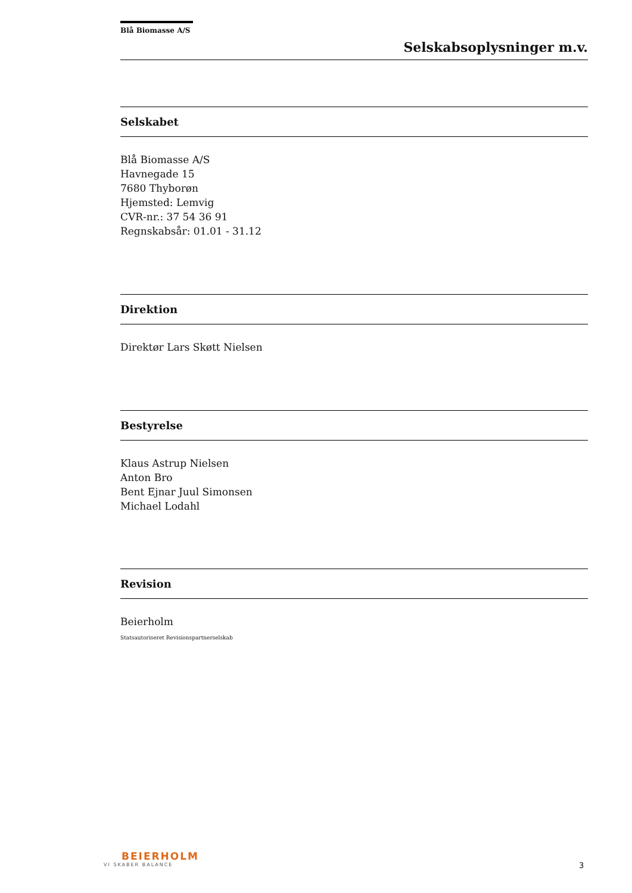Blå Biomasse A/S
Selskabsoplysninger m.v.
Selskabet
Blå Biomasse A/S
Havnegade 15
7680 Thyborøn
Hjemsted: Lemvig
CVR-nr.: 37 54 36 91
Regnskabsår: 01.01 - 31.12
Direktion
Direktør Lars Skøtt Nielsen
Bestyrelse
Klaus Astrup Nielsen
Anton Bro
Bent Ejnar Juul Simonsen
Michael Lodahl
Revision
Beierholm
Statsautoriseret Revisionspartnerselskab
BEIERHOLM
VI SKABER BALANCE
3